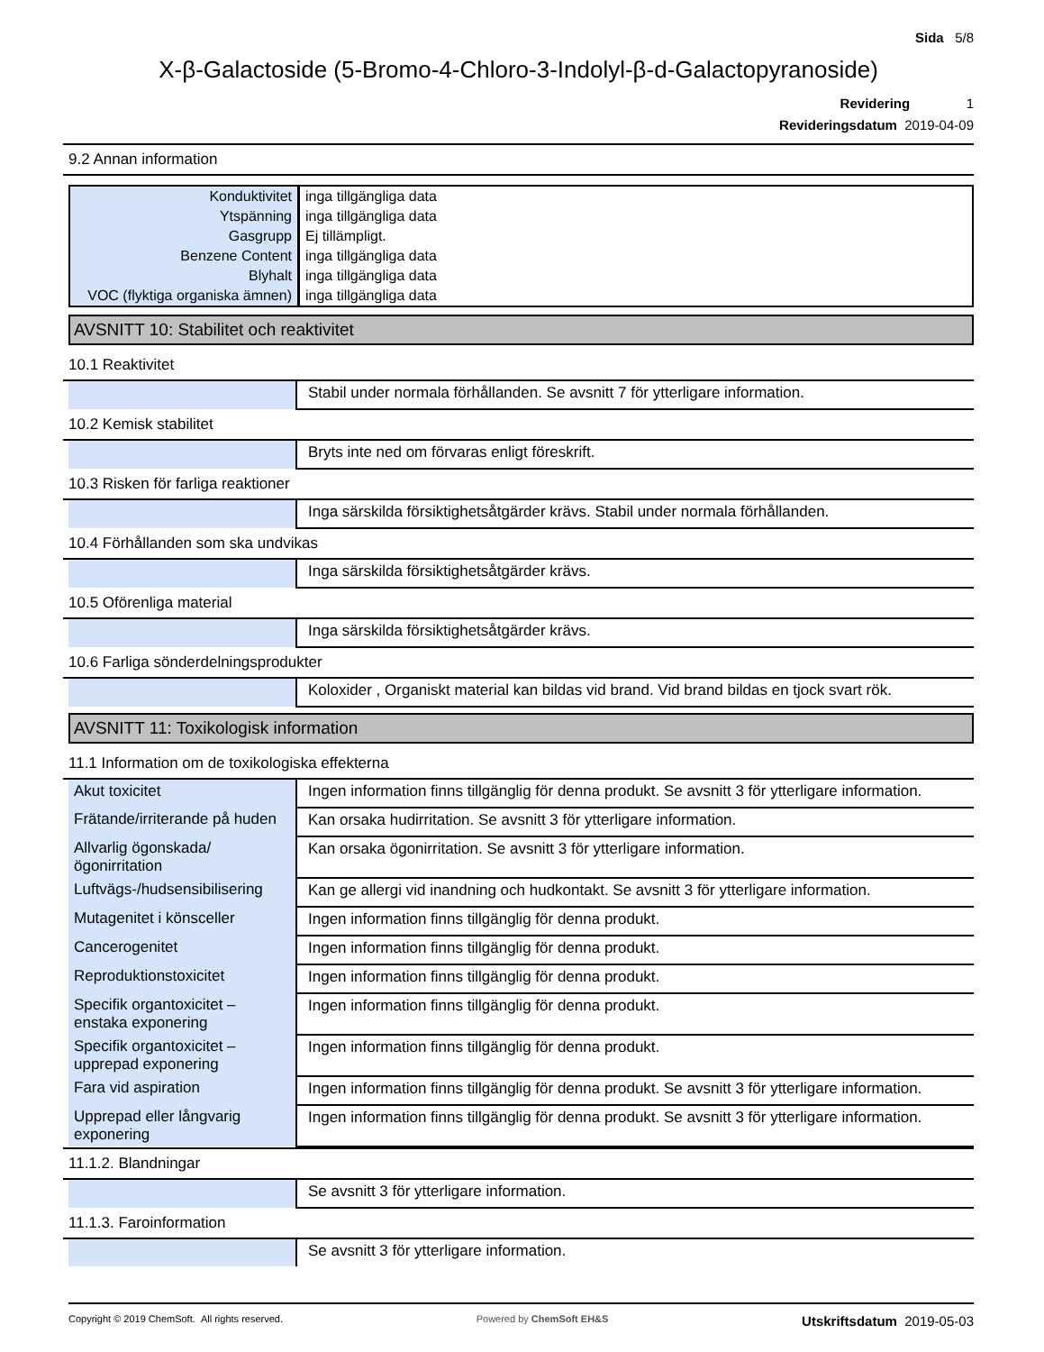Sida 5/8
X-β-Galactoside (5-Bromo-4-Chloro-3-Indolyl-β-d-Galactopyranoside)
Revidering 1
Revideringsdatum 2019-04-09
9.2 Annan information
| Konduktivitet | inga tillgängliga data |
| Ytspänning | inga tillgängliga data |
| Gasgrupp | Ej tillämpligt. |
| Benzene Content | inga tillgängliga data |
| Blyhalt | inga tillgängliga data |
| VOC (flyktiga organiska ämnen) | inga tillgängliga data |
AVSNITT 10: Stabilitet och reaktivitet
10.1 Reaktivitet
| | Stabil under normala förhållanden. Se avsnitt 7 för ytterligare information. |
10.2 Kemisk stabilitet
| | Bryts inte ned om förvaras enligt föreskrift. |
10.3 Risken för farliga reaktioner
| | Inga särskilda försiktighetsåtgärder krävs. Stabil under normala förhållanden. |
10.4 Förhållanden som ska undvikas
| | Inga särskilda försiktighetsåtgärder krävs. |
10.5 Oförenliga material
| | Inga särskilda försiktighetsåtgärder krävs. |
10.6 Farliga sönderdelningsprodukter
| | Koloxider , Organiskt material kan bildas vid brand. Vid brand bildas en tjock svart rök. |
AVSNITT 11: Toxikologisk information
11.1 Information om de toxikologiska effekterna
| Akut toxicitet | Ingen information finns tillgänglig för denna produkt. Se avsnitt 3 för ytterligare information. |
| Frätande/irriterande på huden | Kan orsaka hudirritation. Se avsnitt 3 för ytterligare information. |
| Allvarlig ögonskada/ögonirritation | Kan orsaka ögonirritation. Se avsnitt 3 för ytterligare information. |
| Luftvägs-/hudsensibilisering | Kan ge allergi vid inandning och hudkontakt. Se avsnitt 3 för ytterligare information. |
| Mutagenitet i könsceller | Ingen information finns tillgänglig för denna produkt. |
| Cancerogenitet | Ingen information finns tillgänglig för denna produkt. |
| Reproduktionstoxicitet | Ingen information finns tillgänglig för denna produkt. |
| Specifik organtoxicitet – enstaka exponering | Ingen information finns tillgänglig för denna produkt. |
| Specifik organtoxicitet – upprepad exponering | Ingen information finns tillgänglig för denna produkt. |
| Fara vid aspiration | Ingen information finns tillgänglig för denna produkt. Se avsnitt 3 för ytterligare information. |
| Upprepad eller långvarig exponering | Ingen information finns tillgänglig för denna produkt. Se avsnitt 3 för ytterligare information. |
11.1.2. Blandningar
| | Se avsnitt 3 för ytterligare information. |
11.1.3. Faroinformation
| | Se avsnitt 3 för ytterligare information. |
Copyright © 2019 ChemSoft. All rights reserved. Powered by ChemSoft EH&S Utskriftsdatum 2019-05-03